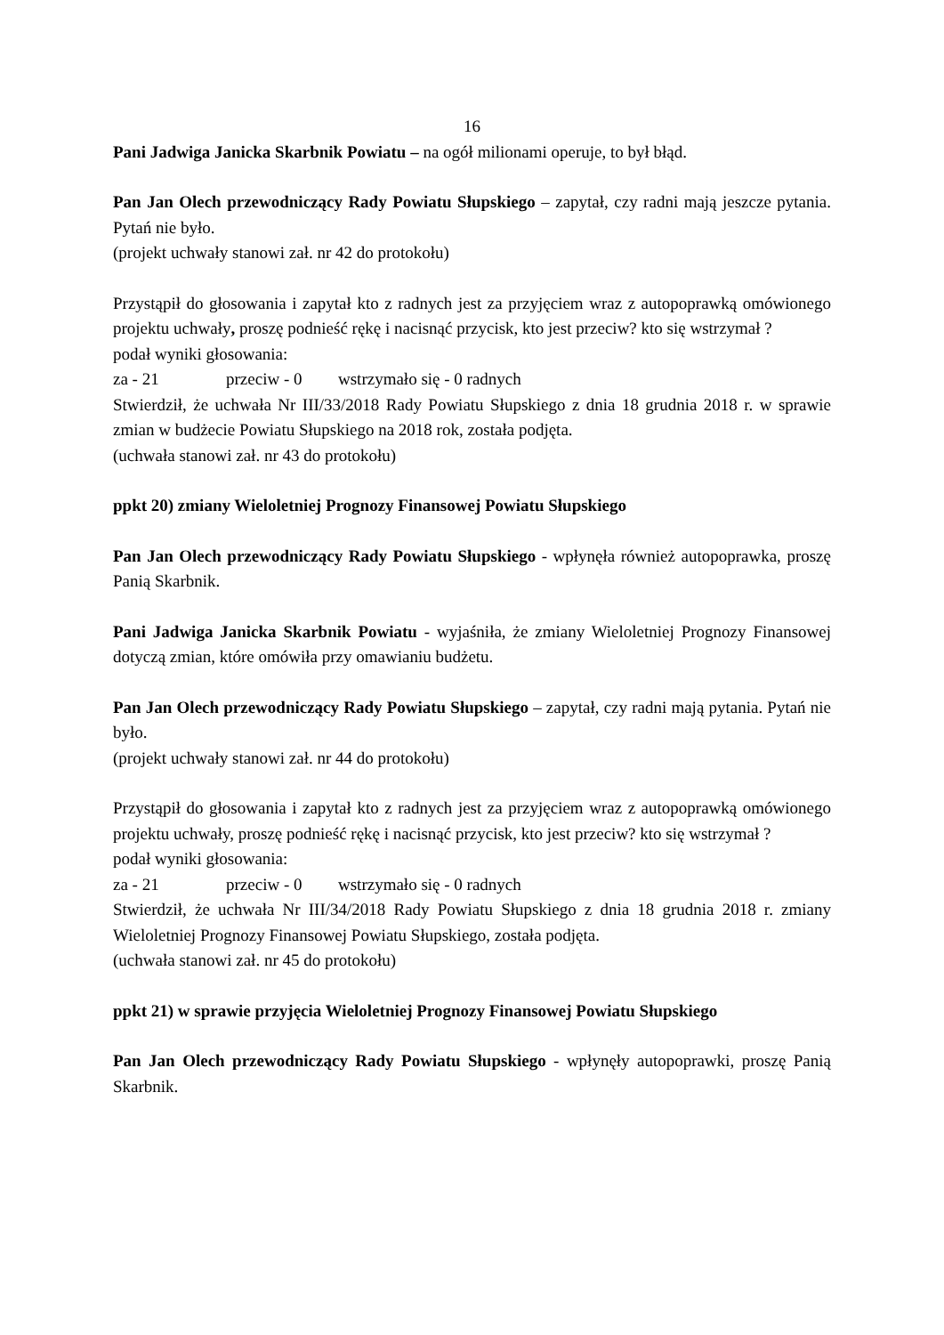16
Pani Jadwiga Janicka Skarbnik Powiatu – na ogół milionami operuje, to był błąd.
Pan Jan Olech przewodniczący Rady Powiatu Słupskiego – zapytał, czy radni mają jeszcze pytania. Pytań nie było.
(projekt uchwały stanowi zał. nr 42 do protokołu)
Przystąpił do głosowania i zapytał kto z radnych jest za przyjęciem wraz z autopoprawką omówionego projektu uchwały, proszę podnieść rękę i nacisnąć przycisk, kto jest przeciw? kto się wstrzymał ?
podał wyniki głosowania:
za - 21 przeciw - 0 wstrzymało się - 0 radnych
Stwierdził, że uchwała Nr III/33/2018 Rady Powiatu Słupskiego z dnia 18 grudnia 2018 r. w sprawie zmian w budżecie Powiatu Słupskiego na 2018 rok, została podjęta.
(uchwała stanowi zał. nr 43 do protokołu)
ppkt 20) zmiany Wieloletniej Prognozy Finansowej Powiatu Słupskiego
Pan Jan Olech przewodniczący Rady Powiatu Słupskiego - wpłynęła również autopoprawka, proszę Panią Skarbnik.
Pani Jadwiga Janicka Skarbnik Powiatu - wyjaśniła, że zmiany Wieloletniej Prognozy Finansowej dotyczą zmian, które omówiła przy omawianiu budżetu.
Pan Jan Olech przewodniczący Rady Powiatu Słupskiego – zapytał, czy radni mają pytania. Pytań nie było.
(projekt uchwały stanowi zał. nr 44 do protokołu)
Przystąpił do głosowania i zapytał kto z radnych jest za przyjęciem wraz z autopoprawką omówionego projektu uchwały, proszę podnieść rękę i nacisnąć przycisk, kto jest przeciw? kto się wstrzymał ?
podał wyniki głosowania:
za - 21 przeciw - 0 wstrzymało się - 0 radnych
Stwierdził, że uchwała Nr III/34/2018 Rady Powiatu Słupskiego z dnia 18 grudnia 2018 r. zmiany Wieloletniej Prognozy Finansowej Powiatu Słupskiego, została podjęta.
(uchwała stanowi zał. nr 45 do protokołu)
ppkt 21) w sprawie przyjęcia Wieloletniej Prognozy Finansowej Powiatu Słupskiego
Pan Jan Olech przewodniczący Rady Powiatu Słupskiego - wpłynęły autopoprawki, proszę Panią Skarbnik.